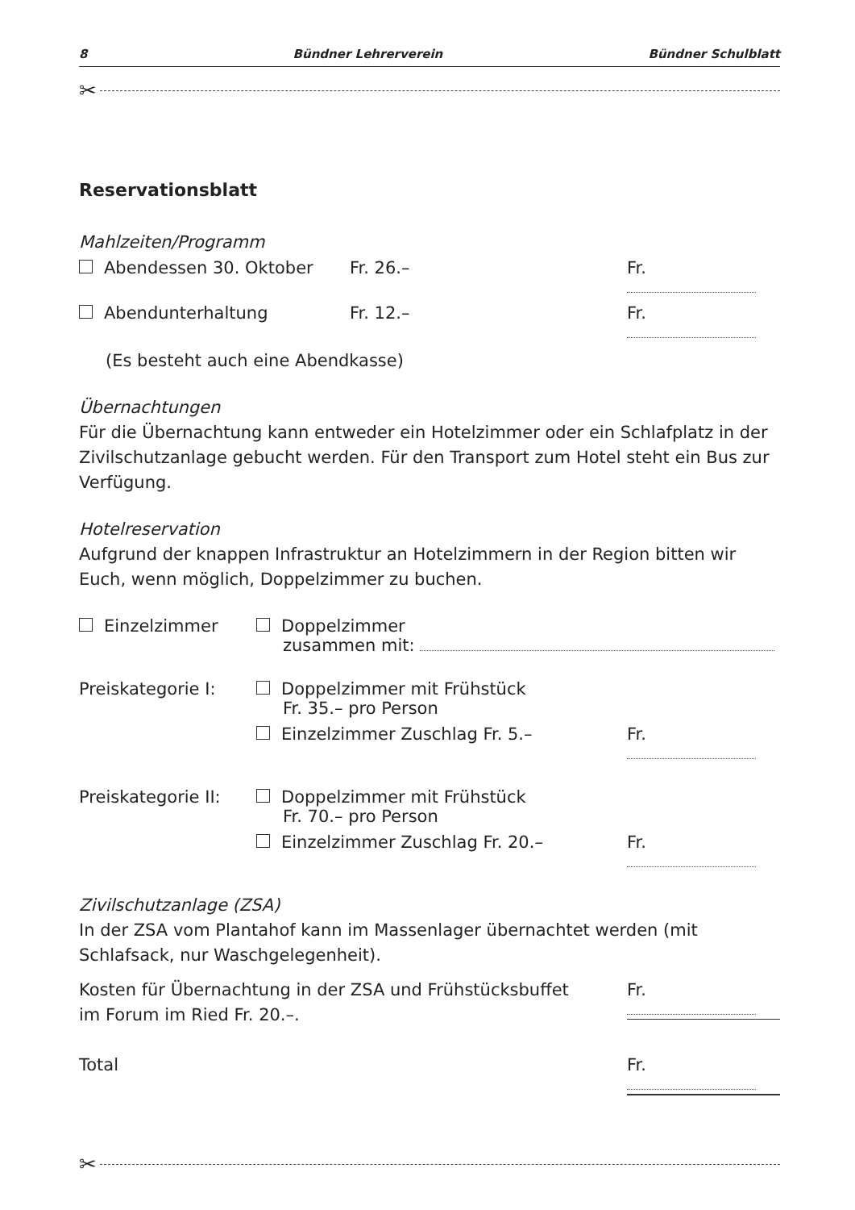8 Bündner Lehrerverein Bündner Schulblatt
✂
Reservationsblatt
Mahlzeiten/Programm
Abendessen 30. Oktober Fr. 26.– Fr.
Abendunterhaltung Fr. 12.– Fr.
(Es besteht auch eine Abendkasse)
Übernachtungen
Für die Übernachtung kann entweder ein Hotelzimmer oder ein Schlafplatz in der Zivilschutzanlage gebucht werden. Für den Transport zum Hotel steht ein Bus zur Verfügung.
Hotelreservation
Aufgrund der knappen Infrastruktur an Hotelzimmern in der Region bitten wir Euch, wenn möglich, Doppelzimmer zu buchen.
Einzelzimmer Doppelzimmer
zusammen mit:
Preiskategorie I: Doppelzimmer mit Frühstück
Fr. 35.– pro Person
Einzelzimmer Zuschlag Fr. 5.– Fr.
Preiskategorie II: Doppelzimmer mit Frühstück
Fr. 70.– pro Person
Einzelzimmer Zuschlag Fr. 20.– Fr.
Zivilschutzanlage (ZSA)
In der ZSA vom Plantahof kann im Massenlager übernachtet werden (mit Schlafsack, nur Waschgelegenheit).
Kosten für Übernachtung in der ZSA und Frühstücksbuffet
im Forum im Ried Fr. 20.–.
Fr.
Total Fr.
✂